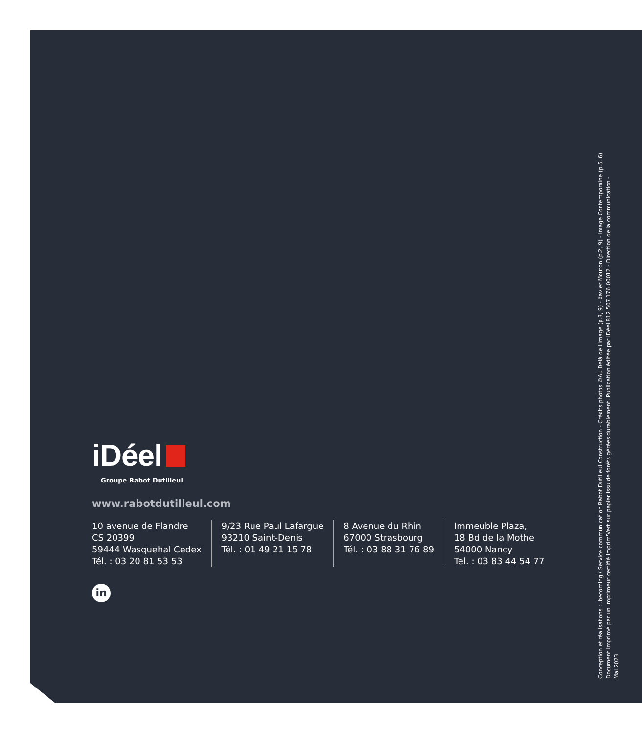iDéel
Groupe Rabot Dutilleul
www.rabotdutilleul.com
10 avenue de Flandre
CS 20399
59444 Wasquehal Cedex
Tél. : 03 20 81 53 53
9/23 Rue Paul Lafargue
93210 Saint-Denis
Tél. : 01 49 21 15 78
8 Avenue du Rhin
67000 Strasbourg
Tél. : 03 88 31 76 89
Immeuble Plaza,
18 Bd de la Mothe
54000 Nancy
Tel. : 03 83 44 54 77
in
Conception et réalisations : .becoming / Service communication Rabot Dutilleul Construction - Crédits photos ©Au Delà de l'image (p.3, 9) - Xavier Mouton (p.2, 9) - Image Contemporaine (p.5, 6)
Document imprimé par un imprimeur certifié Imprim'Vert sur papier issu de forêts gérées durablement. Publication éditée par iDéel 812 507 176 00012 - Direction de la communication -
Mai 2023